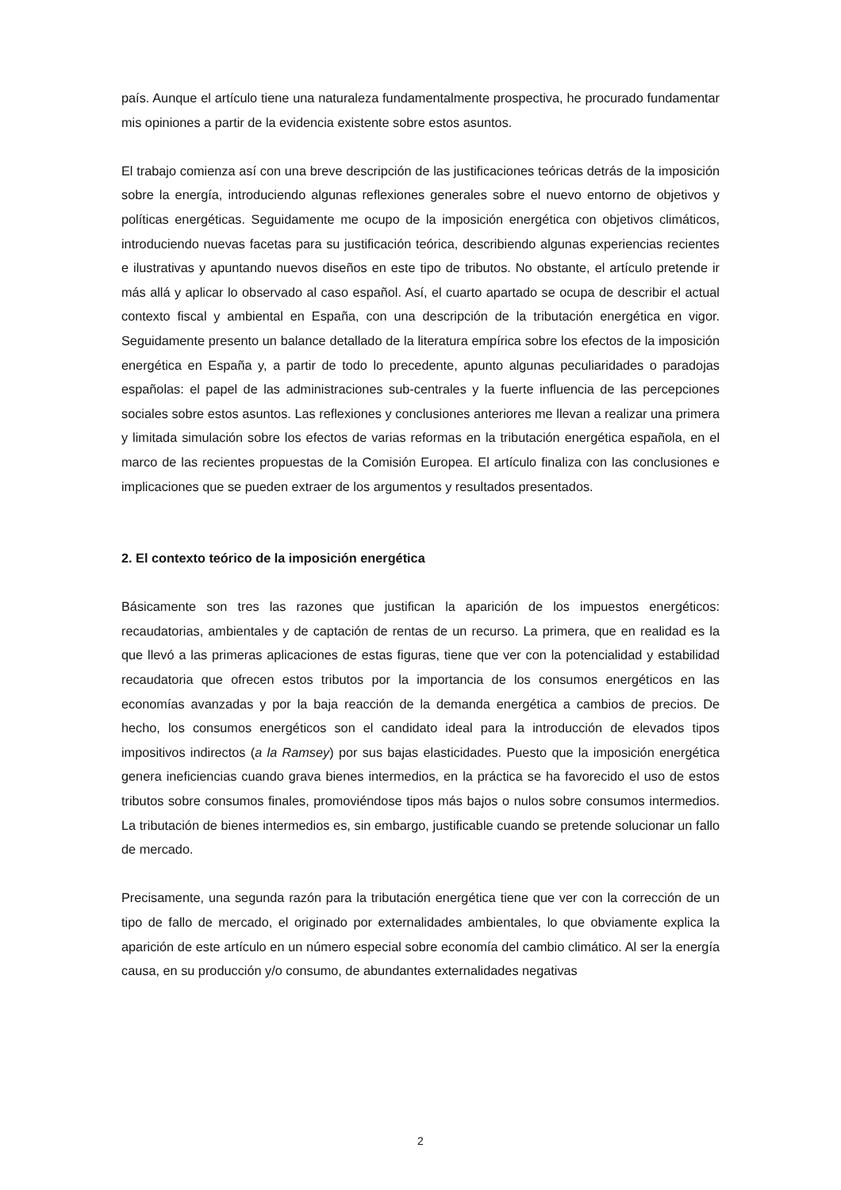país. Aunque el artículo tiene una naturaleza fundamentalmente prospectiva, he procurado fundamentar mis opiniones a partir de la evidencia existente sobre estos asuntos.
El trabajo comienza así con una breve descripción de las justificaciones teóricas detrás de la imposición sobre la energía, introduciendo algunas reflexiones generales sobre el nuevo entorno de objetivos y políticas energéticas. Seguidamente me ocupo de la imposición energética con objetivos climáticos, introduciendo nuevas facetas para su justificación teórica, describiendo algunas experiencias recientes e ilustrativas y apuntando nuevos diseños en este tipo de tributos. No obstante, el artículo pretende ir más allá y aplicar lo observado al caso español. Así, el cuarto apartado se ocupa de describir el actual contexto fiscal y ambiental en España, con una descripción de la tributación energética en vigor. Seguidamente presento un balance detallado de la literatura empírica sobre los efectos de la imposición energética en España y, a partir de todo lo precedente, apunto algunas peculiaridades o paradojas españolas: el papel de las administraciones sub-centrales y la fuerte influencia de las percepciones sociales sobre estos asuntos. Las reflexiones y conclusiones anteriores me llevan a realizar una primera y limitada simulación sobre los efectos de varias reformas en la tributación energética española, en el marco de las recientes propuestas de la Comisión Europea. El artículo finaliza con las conclusiones e implicaciones que se pueden extraer de los argumentos y resultados presentados.
2. El contexto teórico de la imposición energética
Básicamente son tres las razones que justifican la aparición de los impuestos energéticos: recaudatorias, ambientales y de captación de rentas de un recurso. La primera, que en realidad es la que llevó a las primeras aplicaciones de estas figuras, tiene que ver con la potencialidad y estabilidad recaudatoria que ofrecen estos tributos por la importancia de los consumos energéticos en las economías avanzadas y por la baja reacción de la demanda energética a cambios de precios. De hecho, los consumos energéticos son el candidato ideal para la introducción de elevados tipos impositivos indirectos (a la Ramsey) por sus bajas elasticidades. Puesto que la imposición energética genera ineficiencias cuando grava bienes intermedios, en la práctica se ha favorecido el uso de estos tributos sobre consumos finales, promoviéndose tipos más bajos o nulos sobre consumos intermedios. La tributación de bienes intermedios es, sin embargo, justificable cuando se pretende solucionar un fallo de mercado.
Precisamente, una segunda razón para la tributación energética tiene que ver con la corrección de un tipo de fallo de mercado, el originado por externalidades ambientales, lo que obviamente explica la aparición de este artículo en un número especial sobre economía del cambio climático. Al ser la energía causa, en su producción y/o consumo, de abundantes externalidades negativas
2